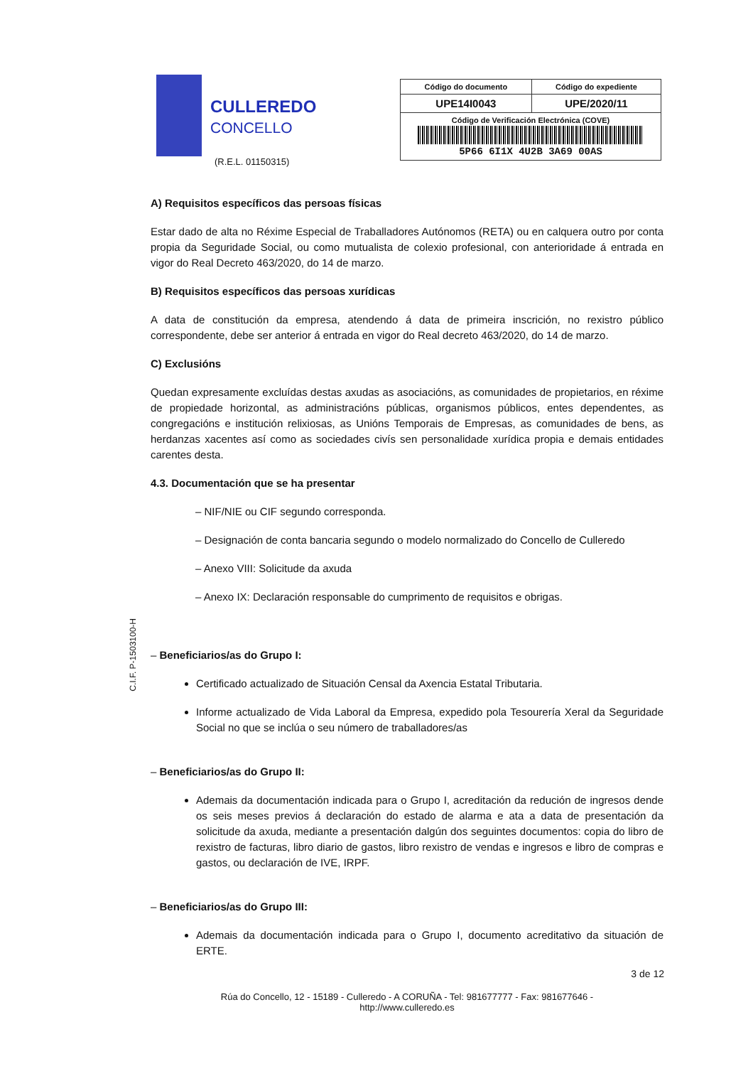CULLEREDO
CONCELLO
(R.E.L. 01150315)
| Código do documento | Código do expediente |
| --- | --- |
| UPE14I0043 | UPE/2020/11 |
| Código de Verificación Electrónica (COVE) 5P66 6I1X 4U2B 3A69 00AS | |
A) Requisitos específicos das persoas físicas
Estar dado de alta no Réxime Especial de Traballadores Autónomos (RETA) ou en calquera outro por conta propia da Seguridade Social, ou como mutualista de colexio profesional, con anterioridade á entrada en vigor do Real Decreto 463/2020, do 14 de marzo.
B) Requisitos específicos das persoas xurídicas
A data de constitución da empresa, atendendo á data de primeira inscrición, no rexistro público correspondente, debe ser anterior á entrada en vigor do Real decreto 463/2020, do 14 de marzo.
C) Exclusións
Quedan expresamente excluídas destas axudas as asociacións, as comunidades de propietarios, en réxime de propiedade horizontal, as administracións públicas, organismos públicos, entes dependentes, as congregacións e institución relixiosas, as Unións Temporais de Empresas, as comunidades de bens, as herdanzas xacentes así como as sociedades civís sen personalidade xurídica propia e demais entidades carentes desta.
4.3. Documentación que se ha presentar
– NIF/NIE ou CIF segundo corresponda.
– Designación de conta bancaria segundo o modelo normalizado do Concello de Culleredo
– Anexo VIII: Solicitude da axuda
– Anexo IX: Declaración responsable do cumprimento de requisitos e obrigas.
– Beneficiarios/as do Grupo I:
Certificado actualizado de Situación Censal da Axencia Estatal Tributaria.
Informe actualizado de Vida Laboral da Empresa, expedido pola Tesourería Xeral da Seguridade Social no que se inclúa o seu número de traballadores/as
– Beneficiarios/as do Grupo II:
Ademais da documentación indicada para o Grupo I, acreditación da redución de ingresos dende os seis meses previos á declaración do estado de alarma e ata a data de presentación da solicitude da axuda, mediante a presentación dalgún dos seguintes documentos: copia do libro de rexistro de facturas, libro diario de gastos, libro rexistro de vendas e ingresos e libro de compras e gastos, ou declaración de IVE, IRPF.
– Beneficiarios/as do Grupo III:
Ademais da documentación indicada para o Grupo I, documento acreditativo da situación de ERTE.
C.I.F. P-1503100-H
3 de 12
Rúa do Concello, 12 - 15189 - Culleredo - A CORUÑA - Tel: 981677777 - Fax: 981677646 -
http://www.culleredo.es